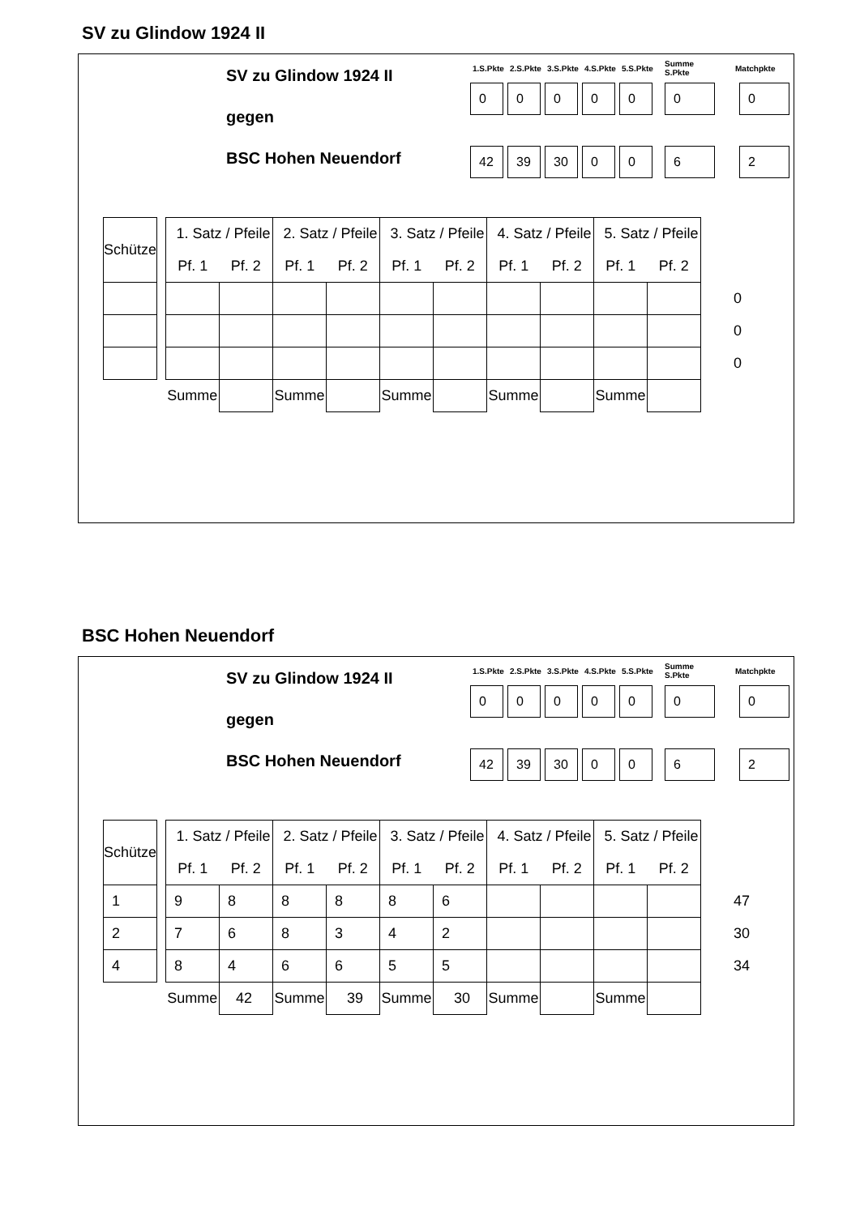SV zu Glindow 1924 II
SV zu Glindow 1924 II
gegen
BSC Hohen Neuendorf
| 1.S.Pkte | 2.S.Pkte | 3.S.Pkte | 4.S.Pkte | 5.S.Pkte | Summe S.Pkte | Matchpkte |
| --- | --- | --- | --- | --- | --- | --- |
| 0 | 0 | 0 | 0 | 0 | 0 | 0 |
| 42 | 39 | 30 | 0 | 0 | 6 | 2 |
| Schütze | | 1. Satz / Pfeile | | 2. Satz / Pfeile | | 3. Satz / Pfeile | | 4. Satz / Pfeile | | 5. Satz / Pfeile | | |
| | | Pf. 1 | Pf. 2 | Pf. 1 | Pf. 2 | Pf. 1 | Pf. 2 | Pf. 1 | Pf. 2 | Pf. 1 | Pf. 2 | |
| | | | | | | | | | | | | 0 |
| | | | | | | | | | | | | 0 |
| | | | | | | | | | | | | 0 |
| | | Summe | | Summe | | Summe | | Summe | | Summe | | |
BSC Hohen Neuendorf
SV zu Glindow 1924 II
gegen
BSC Hohen Neuendorf
| 1.S.Pkte | 2.S.Pkte | 3.S.Pkte | 4.S.Pkte | 5.S.Pkte | Summe S.Pkte | Matchpkte |
| --- | --- | --- | --- | --- | --- | --- |
| 0 | 0 | 0 | 0 | 0 | 0 | 0 |
| 42 | 39 | 30 | 0 | 0 | 6 | 2 |
| Schütze | | 1. Satz / Pfeile | | 2. Satz / Pfeile | | 3. Satz / Pfeile | | 4. Satz / Pfeile | | 5. Satz / Pfeile | | |
| | | Pf. 1 | Pf. 2 | Pf. 1 | Pf. 2 | Pf. 1 | Pf. 2 | Pf. 1 | Pf. 2 | Pf. 1 | Pf. 2 | |
| 1 | | 9 | 8 | 8 | 8 | 8 | 6 | | | | | 47 |
| 2 | | 7 | 6 | 8 | 3 | 4 | 2 | | | | | 30 |
| 4 | | 8 | 4 | 6 | 6 | 5 | 5 | | | | | 34 |
| | | Summe | 42 | Summe | 39 | Summe | 30 | Summe | | Summe | | |